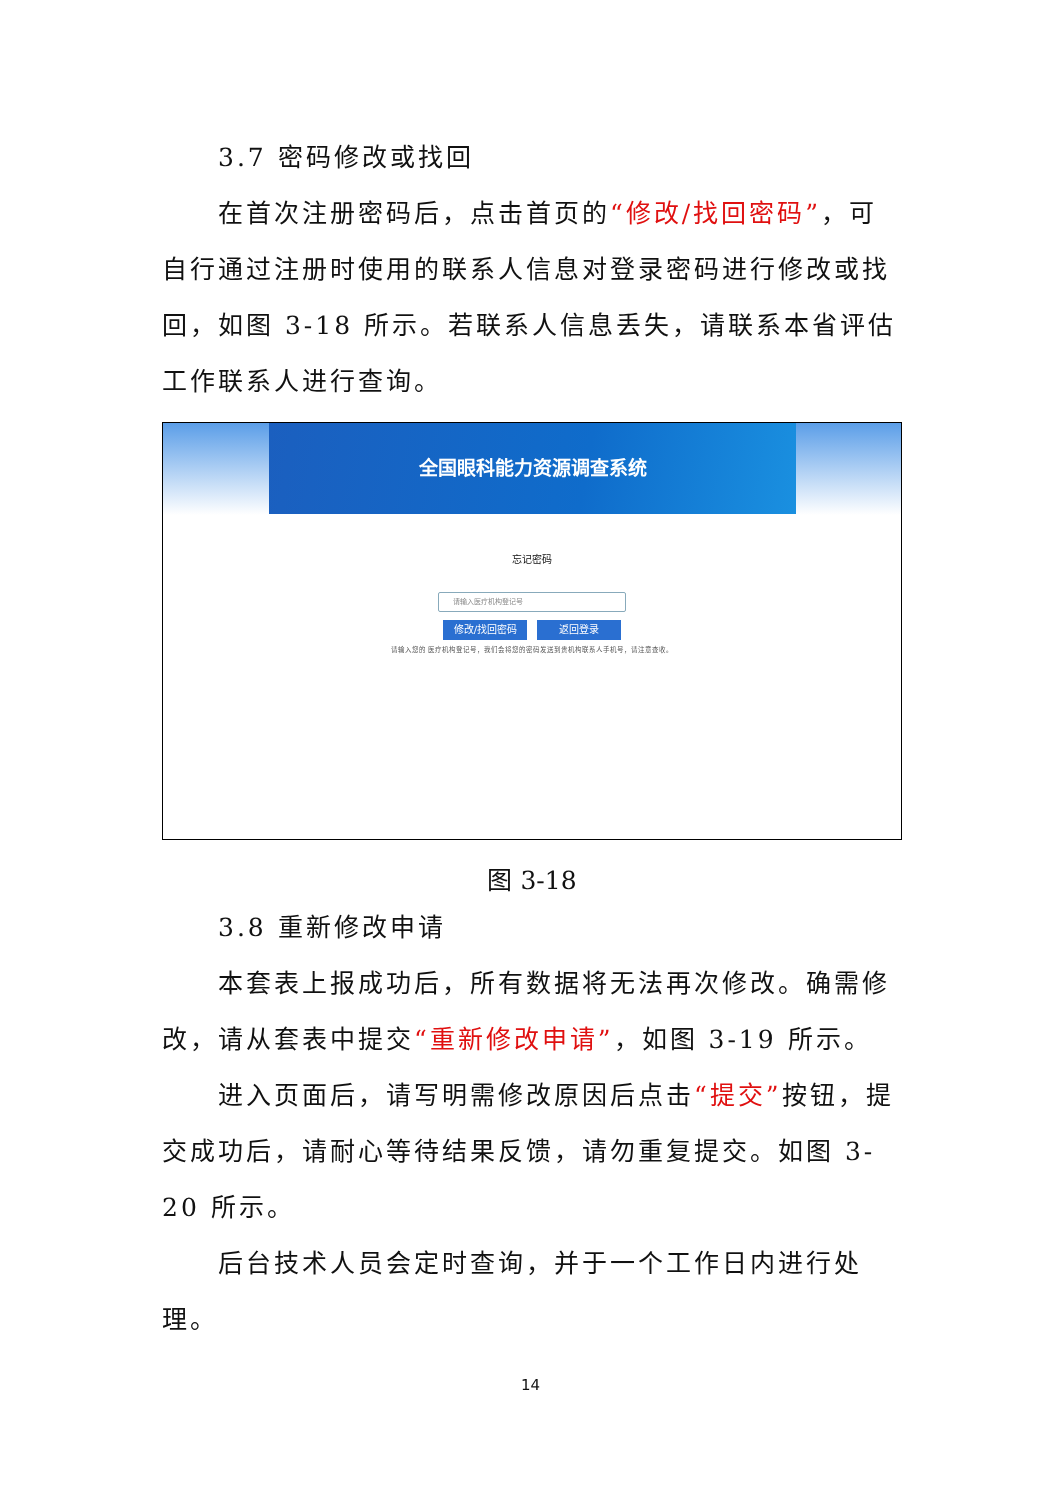3.7 密码修改或找回
在首次注册密码后，点击首页的“修改/找回密码”，可自行通过注册时使用的联系人信息对登录密码进行修改或找回，如图 3-18 所示。若联系人信息丢失，请联系本省评估工作联系人进行查询。
全国眼科能力资源调查系统
忘记密码
请输入医疗机构登记号
修改/找回密码 返回登录
请输入您的 医疗机构登记号，我们会将您的密码发送到贵机构联系人手机号，请注意查收。
图 3-18
3.8 重新修改申请
本套表上报成功后，所有数据将无法再次修改。确需修改，请从套表中提交“重新修改申请”，如图 3-19 所示。
进入页面后，请写明需修改原因后点击“提交”按钮，提交成功后，请耐心等待结果反馈，请勿重复提交。如图 3-20 所示。
后台技术人员会定时查询，并于一个工作日内进行处理。
14